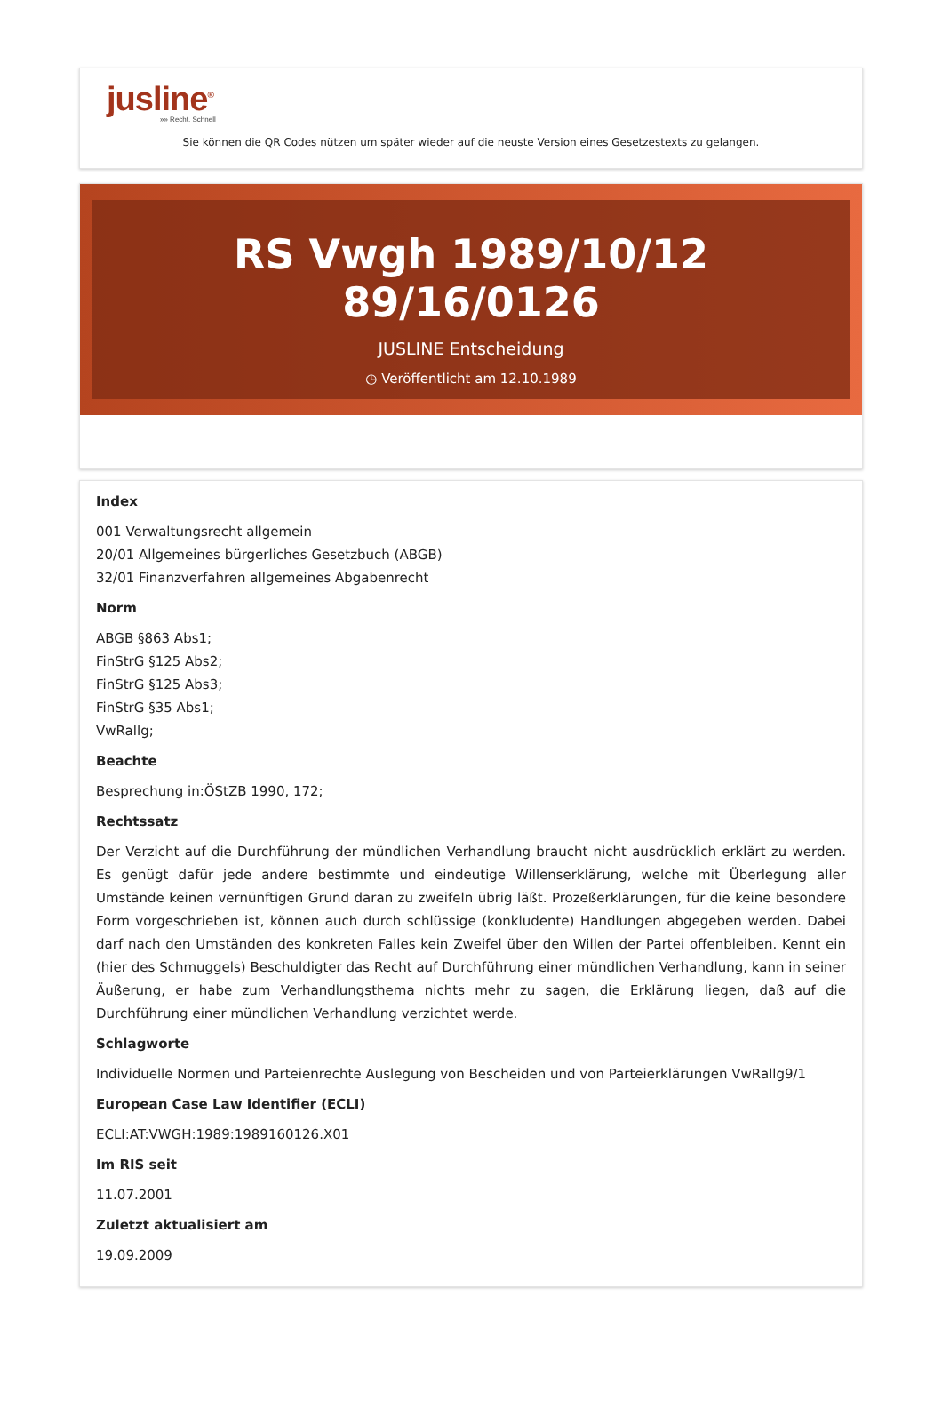jusline<sup>®</sup>
»» Recht. Schnell
Sie können die QR Codes nützen um später wieder auf die neuste Version eines Gesetzestexts zu gelangen.
RS Vwgh 1989/10/12 89/16/0126
JUSLINE Entscheidung
◷ Veröffentlicht am 12.10.1989
Index
001 Verwaltungsrecht allgemein
20/01 Allgemeines bürgerliches Gesetzbuch (ABGB)
32/01 Finanzverfahren allgemeines Abgabenrecht
Norm
ABGB §863 Abs1;
FinStrG §125 Abs2;
FinStrG §125 Abs3;
FinStrG §35 Abs1;
VwRallg;
Beachte
Besprechung in:ÖStZB 1990, 172;
Rechtssatz
Der Verzicht auf die Durchführung der mündlichen Verhandlung braucht nicht ausdrücklich erklärt zu werden. Es genügt dafür jede andere bestimmte und eindeutige Willenserklärung, welche mit Überlegung aller Umstände keinen vernünftigen Grund daran zu zweifeln übrig läßt. Prozeßerklärungen, für die keine besondere Form vorgeschrieben ist, können auch durch schlüssige (konkludente) Handlungen abgegeben werden. Dabei darf nach den Umständen des konkreten Falles kein Zweifel über den Willen der Partei offenbleiben. Kennt ein (hier des Schmuggels) Beschuldigter das Recht auf Durchführung einer mündlichen Verhandlung, kann in seiner Äußerung, er habe zum Verhandlungsthema nichts mehr zu sagen, die Erklärung liegen, daß auf die Durchführung einer mündlichen Verhandlung verzichtet werde.
Schlagworte
Individuelle Normen und Parteienrechte Auslegung von Bescheiden und von Parteierklärungen VwRallg9/1
European Case Law Identifier (ECLI)
ECLI:AT:VWGH:1989:1989160126.X01
Im RIS seit
11.07.2001
Zuletzt aktualisiert am
19.09.2009